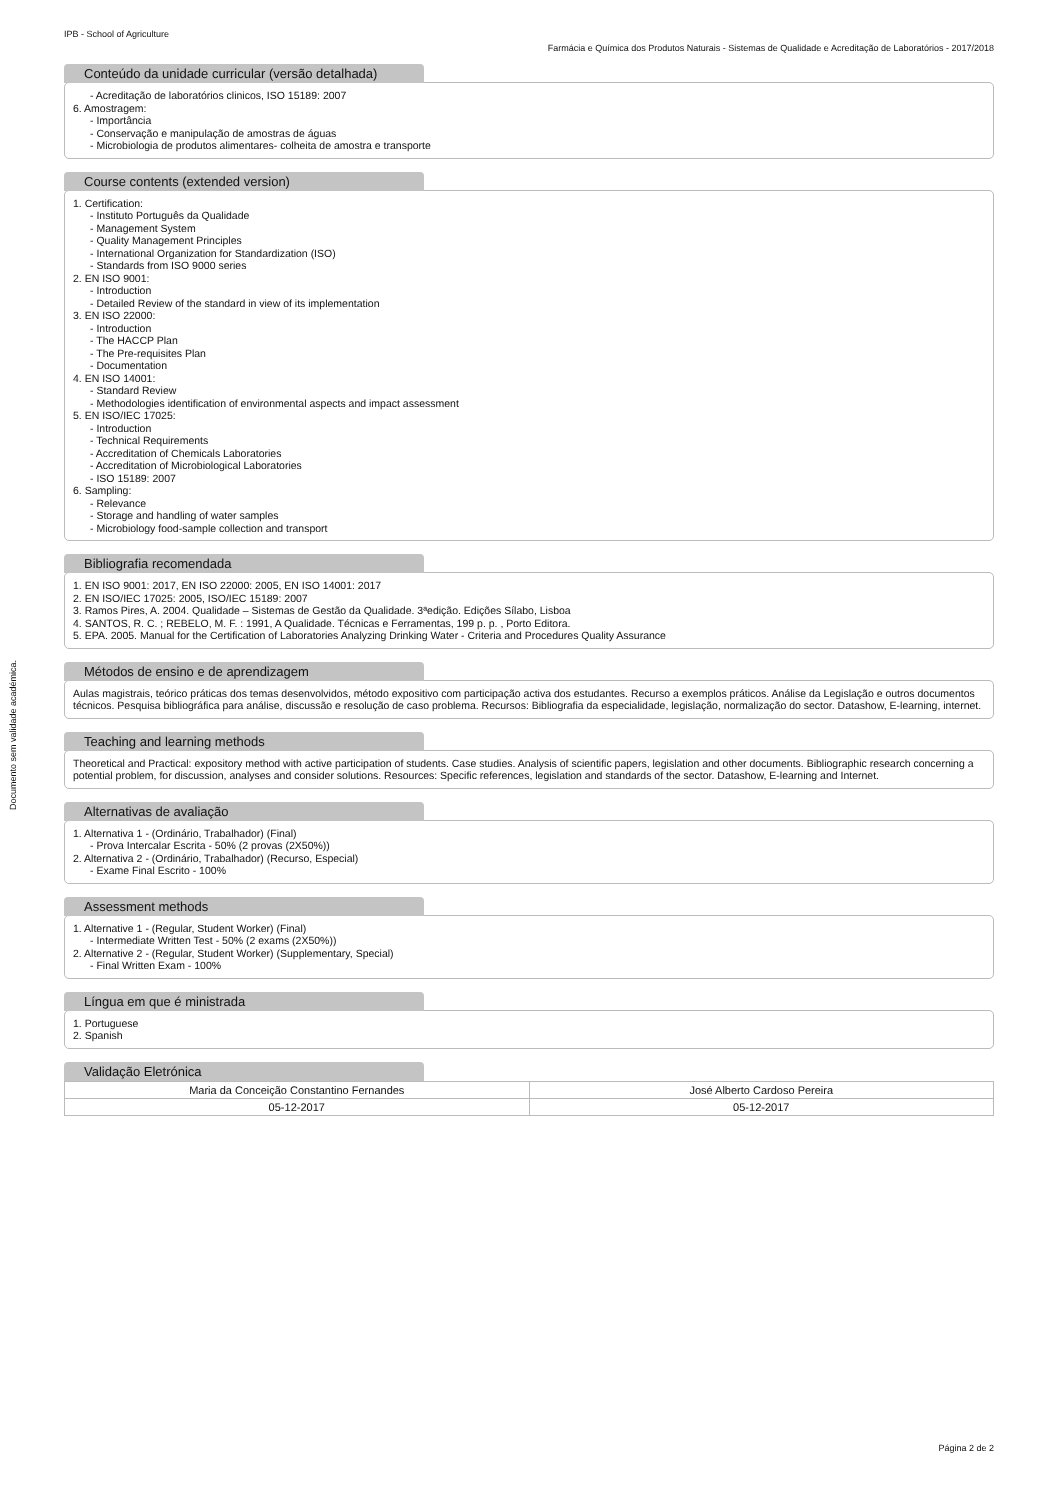IPB - School of Agriculture
Farmácia e Química dos Produtos Naturais - Sistemas de Qualidade e Acreditação de Laboratórios - 2017/2018
Conteúdo da unidade curricular (versão detalhada)
- Acreditação de laboratórios clinicos, ISO 15189: 2007
6. Amostragem:
- Importância
- Conservação e manipulação de amostras de águas
- Microbiologia de produtos alimentares- colheita de amostra e transporte
Course contents (extended version)
1. Certification:
- Instituto Português da Qualidade
- Management System
- Quality Management Principles
- International Organization for Standardization (ISO)
- Standards from ISO 9000 series
2. EN ISO 9001:
- Introduction
- Detailed Review of the standard in view of its implementation
3. EN ISO 22000:
- Introduction
- The HACCP Plan
- The Pre-requisites Plan
- Documentation
4. EN ISO 14001:
- Standard Review
- Methodologies identification of environmental aspects and impact assessment
5. EN ISO/IEC 17025:
- Introduction
- Technical Requirements
- Accreditation of Chemicals Laboratories
- Accreditation of Microbiological Laboratories
- ISO 15189: 2007
6. Sampling:
- Relevance
- Storage and handling of water samples
- Microbiology food-sample collection and transport
Bibliografia recomendada
1. EN ISO 9001: 2017, EN ISO 22000: 2005, EN ISO 14001: 2017
2. EN ISO/IEC 17025: 2005, ISO/IEC 15189: 2007
3. Ramos Pires, A. 2004. Qualidade – Sistemas de Gestão da Qualidade. 3ªedição. Edições Sílabo, Lisboa
4. SANTOS, R. C. ; REBELO, M. F. : 1991, A Qualidade. Técnicas e Ferramentas, 199 p. p. , Porto Editora.
5. EPA. 2005. Manual for the Certification of Laboratories Analyzing Drinking Water - Criteria and Procedures Quality Assurance
Métodos de ensino e de aprendizagem
Aulas magistrais, teórico práticas dos temas desenvolvidos, método expositivo com participação activa dos estudantes. Recurso a exemplos práticos. Análise da Legislação e outros documentos técnicos. Pesquisa bibliográfica para análise, discussão e resolução de caso problema. Recursos: Bibliografia da especialidade, legislação, normalização do sector. Datashow, E-learning, internet.
Teaching and learning methods
Theoretical and Practical: expository method with active participation of students. Case studies. Analysis of scientific papers, legislation and other documents. Bibliographic research concerning a potential problem, for discussion, analyses and consider solutions. Resources: Specific references, legislation and standards of the sector. Datashow, E-learning and Internet.
Alternativas de avaliação
1. Alternativa 1 - (Ordinário, Trabalhador) (Final)
- Prova Intercalar Escrita - 50% (2 provas (2X50%))
2. Alternativa 2 - (Ordinário, Trabalhador) (Recurso, Especial)
- Exame Final Escrito - 100%
Assessment methods
1. Alternative 1 - (Regular, Student Worker) (Final)
- Intermediate Written Test - 50% (2 exams (2X50%))
2. Alternative 2 - (Regular, Student Worker) (Supplementary, Special)
- Final Written Exam - 100%
Língua em que é ministrada
1. Portuguese
2. Spanish
Validação Eletrónica
| Maria da Conceição Constantino Fernandes | José Alberto Cardoso Pereira |
| 05-12-2017 | 05-12-2017 |
Documento sem validade académica.
Página 2 de 2